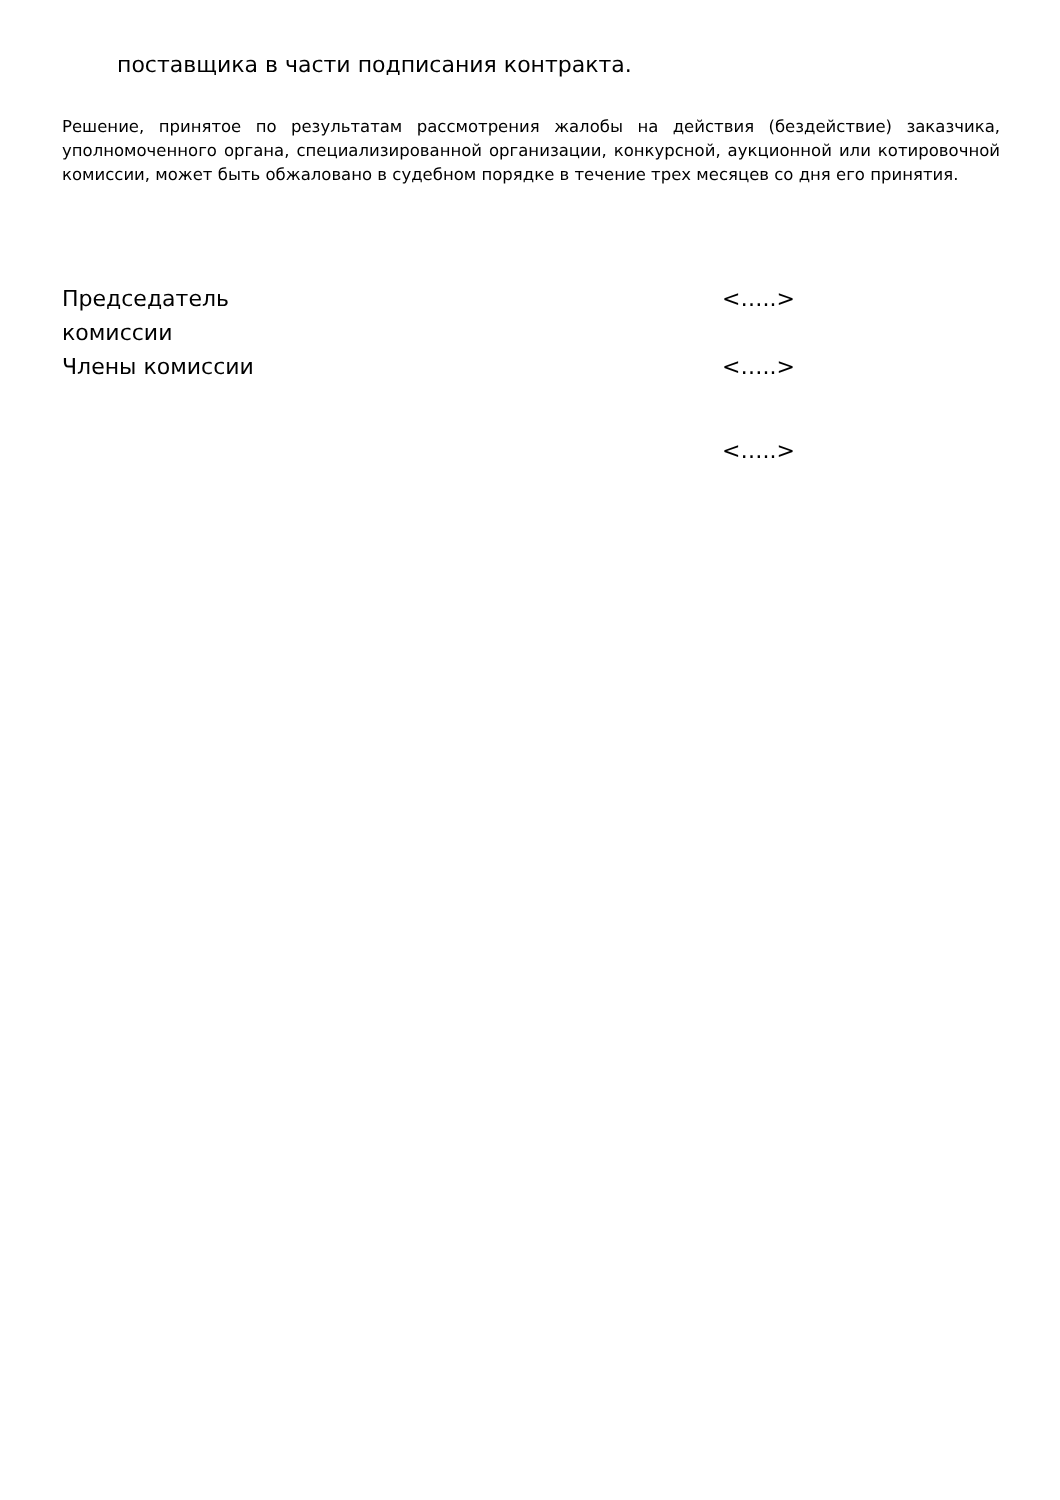поставщика в части подписания контракта.
Решение, принятое по результатам рассмотрения жалобы на действия (бездействие) заказчика, уполномоченного органа, специализированной организации, конкурсной, аукционной или котировочной комиссии, может быть обжаловано в судебном порядке в течение трех месяцев со дня его принятия.
| Председатель комиссии | <…..> |
| Члены комиссии | <…..> |
| | <…..> |